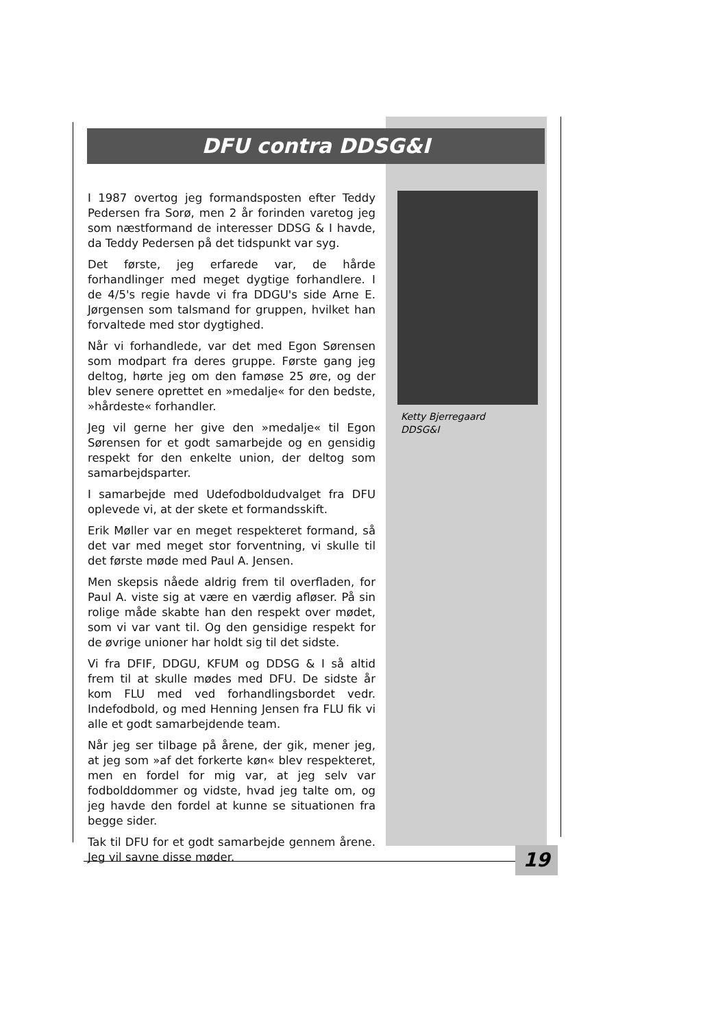DFU contra DDSG&I
I 1987 overtog jeg formandsposten efter Teddy Pedersen fra Sorø, men 2 år forinden varetog jeg som næstformand de interesser DDSG & I havde, da Teddy Pedersen på det tidspunkt var syg.
Det første, jeg erfarede var, de hårde forhandlinger med meget dygtige forhandlere. I de 4/5's regie havde vi fra DDGU's side Arne E. Jørgensen som talsmand for gruppen, hvilket han forvaltede med stor dygtighed.
Når vi forhandlede, var det med Egon Sørensen som modpart fra deres gruppe. Første gang jeg deltog, hørte jeg om den famøse 25 øre, og der blev senere oprettet en »medalje« for den bedste, »hårdeste« forhandler.
Jeg vil gerne her give den »medalje« til Egon Sørensen for et godt samarbejde og en gensidig respekt for den enkelte union, der deltog som samarbejdsparter.
I samarbejde med Udefodboldudvalget fra DFU oplevede vi, at der skete et formandsskift.
Erik Møller var en meget respekteret formand, så det var med meget stor forventning, vi skulle til det første møde med Paul A. Jensen.
Men skepsis nåede aldrig frem til overfladen, for Paul A. viste sig at være en værdig afløser. På sin rolige måde skabte han den respekt over mødet, som vi var vant til. Og den gensidige respekt for de øvrige unioner har holdt sig til det sidste.
Vi fra DFIF, DDGU, KFUM og DDSG & I så altid frem til at skulle mødes med DFU. De sidste år kom FLU med ved forhandlingsbordet vedr. Indefodbold, og med Henning Jensen fra FLU fik vi alle et godt samarbejdende team.
Når jeg ser tilbage på årene, der gik, mener jeg, at jeg som »af det forkerte køn« blev respekteret, men en fordel for mig var, at jeg selv var fodbolddommer og vidste, hvad jeg talte om, og jeg havde den fordel at kunne se situationen fra begge sider.
Tak til DFU for et godt samarbejde gennem årene. Jeg vil savne disse møder.
Ketty Bjerregaard
DDSG&I
19